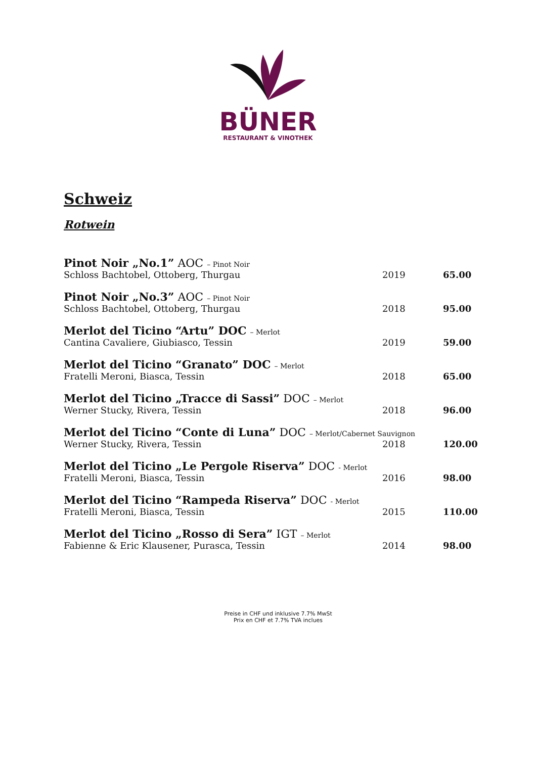BÜNER
RESTAURANT & VINOTHEK
Schweiz
Rotwein
| Pinot Noir „No.1” AOC – Pinot Noir | | |
| Schloss Bachtobel, Ottoberg, Thurgau | 2019 | 65.00 |
| Pinot Noir „No.3” AOC – Pinot Noir | | |
| Schloss Bachtobel, Ottoberg, Thurgau | 2018 | 95.00 |
| Merlot del Ticino “Artu” DOC – Merlot | | |
| Cantina Cavaliere, Giubiasco, Tessin | 2019 | 59.00 |
| Merlot del Ticino “Granato” DOC – Merlot | | |
| Fratelli Meroni, Biasca, Tessin | 2018 | 65.00 |
| Merlot del Ticino „Tracce di Sassi” DOC – Merlot | | |
| Werner Stucky, Rivera, Tessin | 2018 | 96.00 |
| Merlot del Ticino “Conte di Luna” DOC – Merlot/Cabernet Sauvignon | | |
| Werner Stucky, Rivera, Tessin | 2018 | 120.00 |
| Merlot del Ticino „Le Pergole Riserva” DOC - Merlot | | |
| Fratelli Meroni, Biasca, Tessin | 2016 | 98.00 |
| Merlot del Ticino “Rampeda Riserva” DOC - Merlot | | |
| Fratelli Meroni, Biasca, Tessin | 2015 | 110.00 |
| Merlot del Ticino „Rosso di Sera” IGT – Merlot | | |
| Fabienne & Eric Klausener, Purasca, Tessin | 2014 | 98.00 |
Preise in CHF und inklusive 7.7% MwSt
Prix en CHF et 7.7% TVA inclues